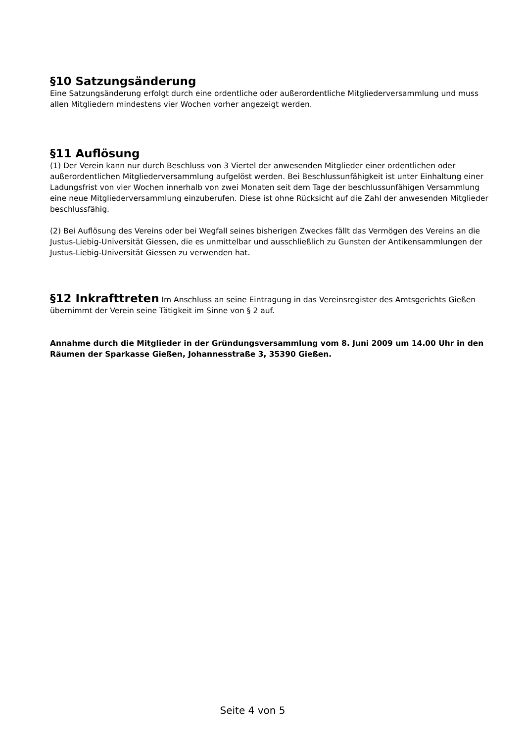§10 Satzungsänderung
Eine Satzungsänderung erfolgt durch eine ordentliche oder außerordentliche Mitgliederversammlung und muss allen Mitgliedern mindestens vier Wochen vorher angezeigt werden.
§11 Auflösung
(1) Der Verein kann nur durch Beschluss von 3 Viertel der anwesenden Mitglieder einer ordentlichen oder außerordentlichen Mitgliederversammlung aufgelöst werden. Bei Beschlussunfähigkeit ist unter Einhaltung einer Ladungsfrist von vier Wochen innerhalb von zwei Monaten seit dem Tage der beschlussunfähigen Versammlung eine neue Mitgliederversammlung einzuberufen. Diese ist ohne Rücksicht auf die Zahl der anwesenden Mitglieder beschlussfähig.
(2) Bei Auflösung des Vereins oder bei Wegfall seines bisherigen Zweckes fällt das Vermögen des Vereins an die Justus-Liebig-Universität Giessen, die es unmittelbar und ausschließlich zu Gunsten der Antikensammlungen der Justus-Liebig-Universität Giessen zu verwenden hat.
§12 Inkrafttreten Im Anschluss an seine Eintragung in das Vereinsregister des Amtsgerichts Gießen übernimmt der Verein seine Tätigkeit im Sinne von § 2 auf.
Annahme durch die Mitglieder in der Gründungsversammlung vom 8. Juni 2009 um 14.00 Uhr in den Räumen der Sparkasse Gießen, Johannesstraße 3, 35390 Gießen.
Seite 4 von 5